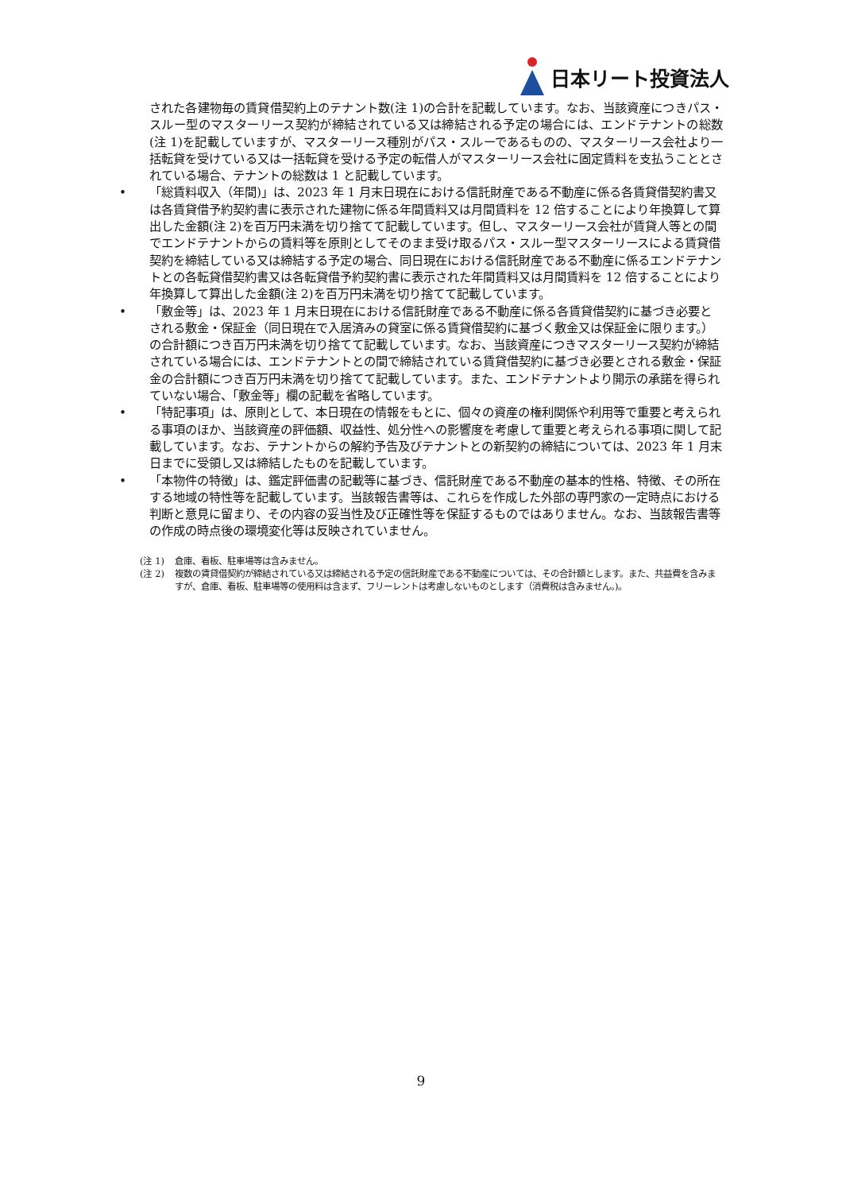日本リート投資法人
された各建物毎の賃貸借契約上のテナント数(注 1)の合計を記載しています。なお、当該資産につきパス・スルー型のマスターリース契約が締結されている又は締結される予定の場合には、エンドテナントの総数(注 1)を記載していますが、マスターリース種別がパス・スルーであるものの、マスターリース会社より一括転貸を受けている又は一括転貸を受ける予定の転借人がマスターリース会社に固定賃料を支払うこととされている場合、テナントの総数は 1 と記載しています。
• 「総賃料収入（年間)」は、2023 年 1 月末日現在における信託財産である不動産に係る各賃貸借契約書又は各賃貸借予約契約書に表示された建物に係る年間賃料又は月間賃料を 12 倍することにより年換算して算出した金額(注 2)を百万円未満を切り捨てて記載しています。但し、マスターリース会社が賃貸人等との間でエンドテナントからの賃料等を原則としてそのまま受け取るパス・スルー型マスターリースによる賃貸借契約を締結している又は締結する予定の場合、同日現在における信託財産である不動産に係るエンドテナントとの各転貸借契約書又は各転貸借予約契約書に表示された年間賃料又は月間賃料を 12 倍することにより年換算して算出した金額(注 2)を百万円未満を切り捨てて記載しています。
• 「敷金等」は、2023 年 1 月末日現在における信託財産である不動産に係る各賃貸借契約に基づき必要とされる敷金・保証金（同日現在で入居済みの貸室に係る賃貸借契約に基づく敷金又は保証金に限ります。）の合計額につき百万円未満を切り捨てて記載しています。なお、当該資産につきマスターリース契約が締結されている場合には、エンドテナントとの間で締結されている賃貸借契約に基づき必要とされる敷金・保証金の合計額につき百万円未満を切り捨てて記載しています。また、エンドテナントより開示の承諾を得られていない場合、「敷金等」欄の記載を省略しています。
• 「特記事項」は、原則として、本日現在の情報をもとに、個々の資産の権利関係や利用等で重要と考えられる事項のほか、当該資産の評価額、収益性、処分性への影響度を考慮して重要と考えられる事項に関して記載しています。なお、テナントからの解約予告及びテナントとの新契約の締結については、2023 年 1 月末日までに受領し又は締結したものを記載しています。
• 「本物件の特徴」は、鑑定評価書の記載等に基づき、信託財産である不動産の基本的性格、特徴、その所在する地域の特性等を記載しています。当該報告書等は、これらを作成した外部の専門家の一定時点における判断と意見に留まり、その内容の妥当性及び正確性等を保証するものではありません。なお、当該報告書等の作成の時点後の環境変化等は反映されていません。
(注 1) 倉庫、看板、駐車場等は含みません。
(注 2) 複数の賃貸借契約が締結されている又は締結される予定の信託財産である不動産については、その合計額とします。また、共益費を含みますが、倉庫、看板、駐車場等の使用料は含まず、フリーレントは考慮しないものとします（消費税は含みません。)。
9